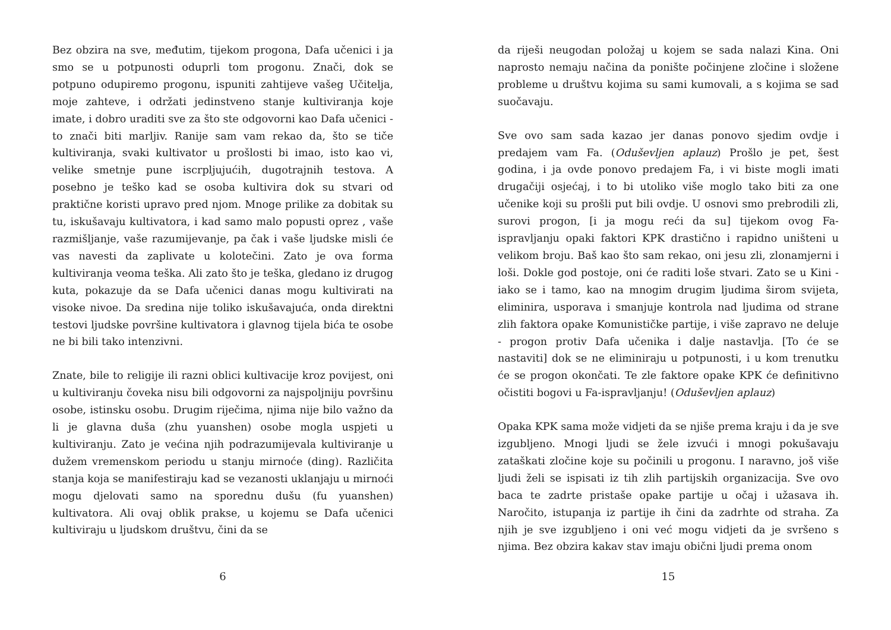Bez obzira na sve, međutim, tijekom progona, Dafa učenici i ja smo se u potpunosti oduprli tom progonu. Znači, dok se potpuno odupiremo progonu, ispuniti zahtijeve vašeg Učitelja, moje zahteve, i održati jedinstveno stanje kultiviranja koje imate, i dobro uraditi sve za što ste odgovorni kao Dafa učenici - to znači biti marljiv. Ranije sam vam rekao da, što se tiče kultiviranja, svaki kultivator u prošlosti bi imao, isto kao vi, velike smetnje pune iscrpljujućih, dugotrajnih testova. A posebno je teško kad se osoba kultivira dok su stvari od praktične koristi upravo pred njom. Mnoge prilike za dobitak su tu, iskušavaju kultivatora, i kad samo malo popusti oprez , vaše razmišljanje, vaše razumijevanje, pa čak i vaše ljudske misli će vas navesti da zaplivate u kolotečini. Zato je ova forma kultiviranja veoma teška. Ali zato što je teška, gledano iz drugog kuta, pokazuje da se Dafa učenici danas mogu kultivirati na visoke nivoe. Da sredina nije toliko iskušavajuća, onda direktni testovi ljudske površine kultivatora i glavnog tijela bića te osobe ne bi bili tako intenzivni.
Znate, bile to religije ili razni oblici kultivacije kroz povijest, oni u kultiviranju čoveka nisu bili odgovorni za najspoljniju površinu osobe, istinsku osobu. Drugim riječima, njima nije bilo važno da li je glavna duša (zhu yuanshen) osobe mogla uspjeti u kultiviranju. Zato je većina njih podrazumijevala kultiviranje u dužem vremenskom periodu u stanju mirnoće (ding). Različita stanja koja se manifestiraju kad se vezanosti uklanjaju u mirnoći mogu djelovati samo na sporednu dušu (fu yuanshen) kultivatora. Ali ovaj oblik prakse, u kojemu se Dafa učenici kultiviraju u ljudskom društvu, čini da se
6
da riješi neugodan položaj u kojem se sada nalazi Kina. Oni naprosto nemaju načina da ponište počinjene zločine i složene probleme u društvu kojima su sami kumovali, a s kojima se sad suočavaju.
Sve ovo sam sada kazao jer danas ponovo sjedim ovdje i predajem vam Fa. (Oduševljen aplauz) Prošlo je pet, šest godina, i ja ovde ponovo predajem Fa, i vi biste mogli imati drugačiji osjećaj, i to bi utoliko više moglo tako biti za one učenike koji su prošli put bili ovdje. U osnovi smo prebrodili zli, surovi progon, [i ja mogu reći da su] tijekom ovog Fa-ispravljanju opaki faktori KPK drastično i rapidno uništeni u velikom broju. Baš kao što sam rekao, oni jesu zli, zlonamjerni i loši. Dokle god postoje, oni će raditi loše stvari. Zato se u Kini - iako se i tamo, kao na mnogim drugim ljudima širom svijeta, eliminira, usporava i smanjuje kontrola nad ljudima od strane zlih faktora opake Komunističke partije, i više zapravo ne deluje - progon protiv Dafa učenika i dalje nastavlja. [To će se nastaviti] dok se ne eliminiraju u potpunosti, i u kom trenutku će se progon okončati. Te zle faktore opake KPK će definitivno očistiti bogovi u Fa-ispravljanju! (Oduševljen aplauz)
Opaka KPK sama može vidjeti da se njiše prema kraju i da je sve izgubljeno. Mnogi ljudi se žele izvući i mnogi pokušavaju zataškati zločine koje su počinili u progonu. I naravno, još više ljudi želi se ispisati iz tih zlih partijskih organizacija. Sve ovo baca te zadrte pristaše opake partije u očaj i užasava ih. Naročito, istupanja iz partije ih čini da zadrhte od straha. Za njih je sve izgubljeno i oni već mogu vidjeti da je svršeno s njima. Bez obzira kakav stav imaju obični ljudi prema onom
15